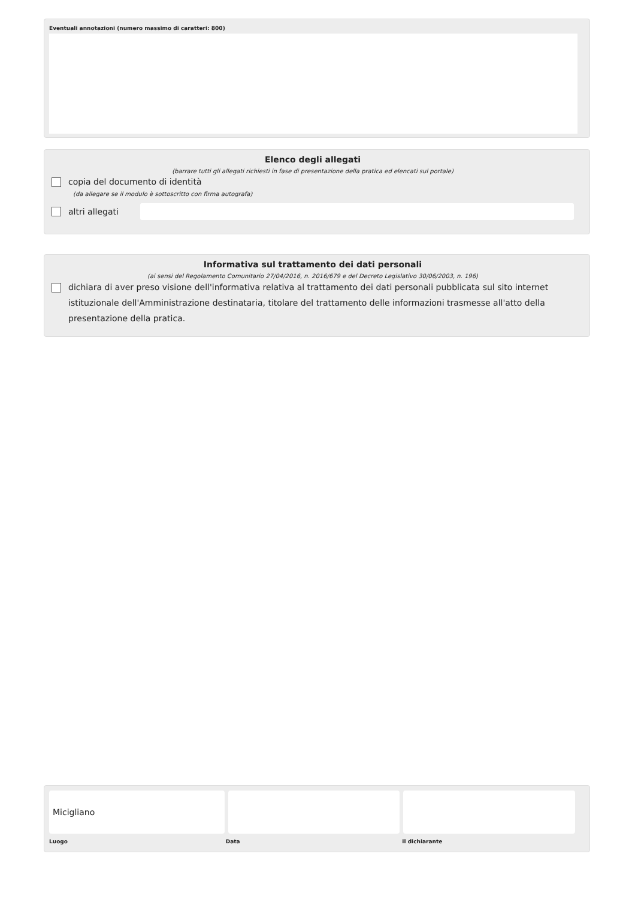Eventuali annotazioni (numero massimo di caratteri: 800)
Elenco degli allegati
(barrare tutti gli allegati richiesti in fase di presentazione della pratica ed elencati sul portale)
copia del documento di identità
(da allegare se il modulo è sottoscritto con firma autografa)
altri allegati
Informativa sul trattamento dei dati personali
(ai sensi del Regolamento Comunitario 27/04/2016, n. 2016/679 e del Decreto Legislativo 30/06/2003, n. 196)
dichiara di aver preso visione dell'informativa relativa al trattamento dei dati personali pubblicata sul sito internet istituzionale dell'Amministrazione destinataria, titolare del trattamento delle informazioni trasmesse all'atto della presentazione della pratica.
Micigliano
Luogo Data il dichiarante